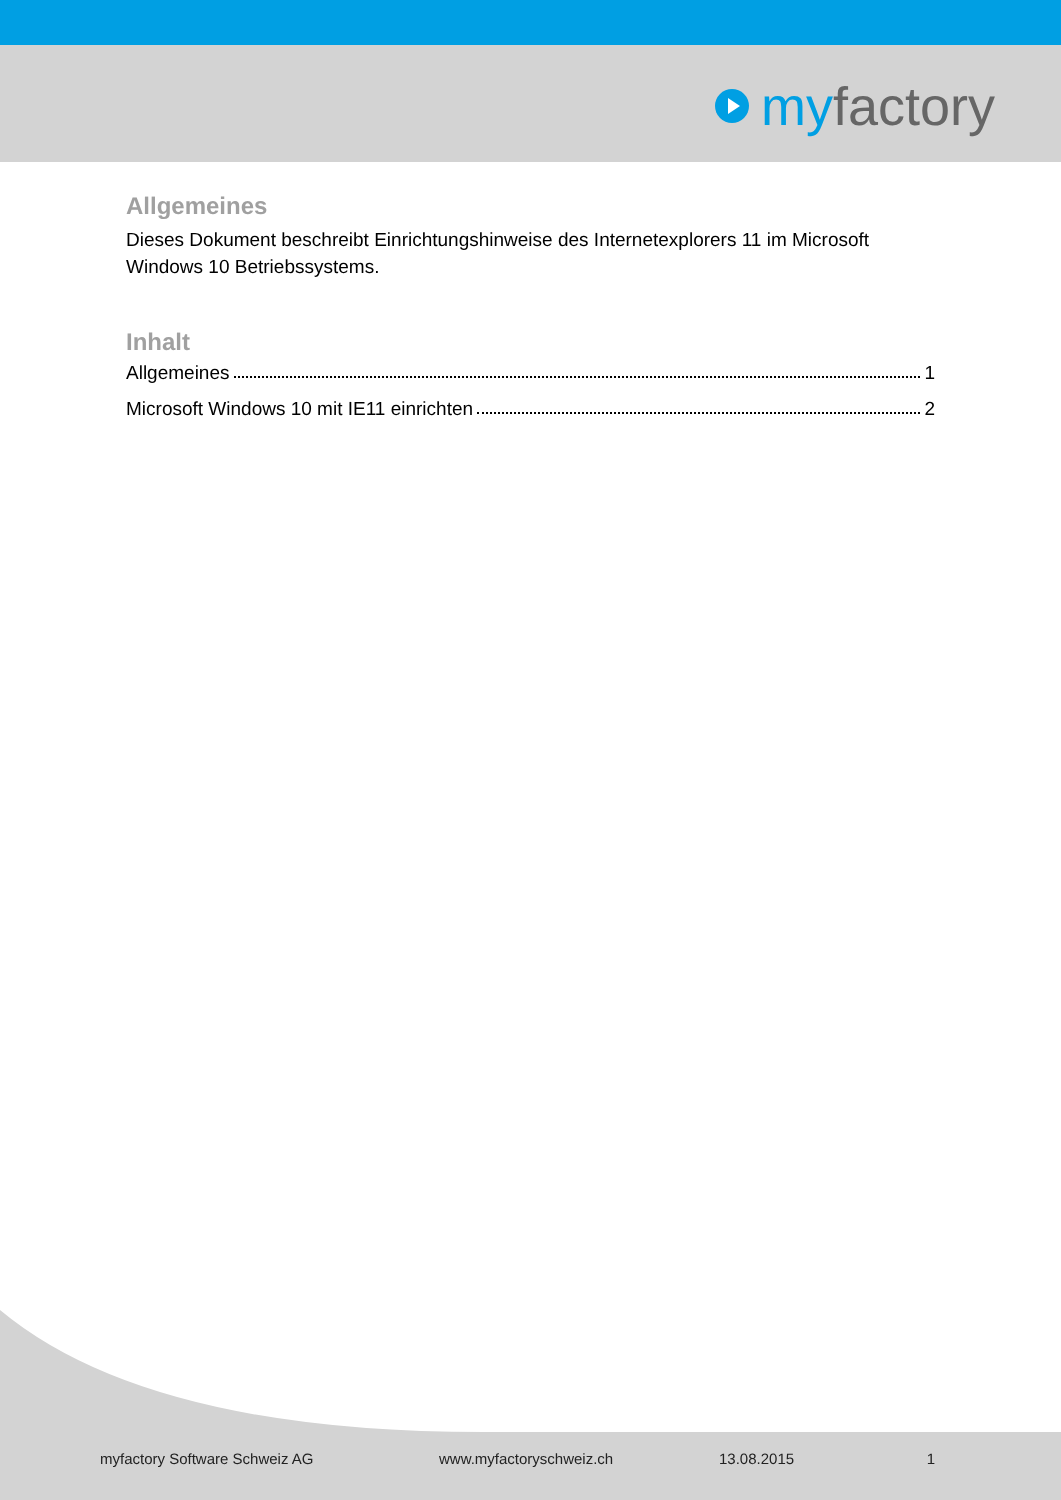my factory
Allgemeines
Dieses Dokument beschreibt Einrichtungshinweise des Internetexplorers 11 im Microsoft Windows 10 Betriebssystems.
Inhalt
Allgemeines 1
Microsoft Windows 10 mit IE11 einrichten 2
myfactory Software Schweiz AG www.myfactoryschweiz.ch 13.08.2015 1